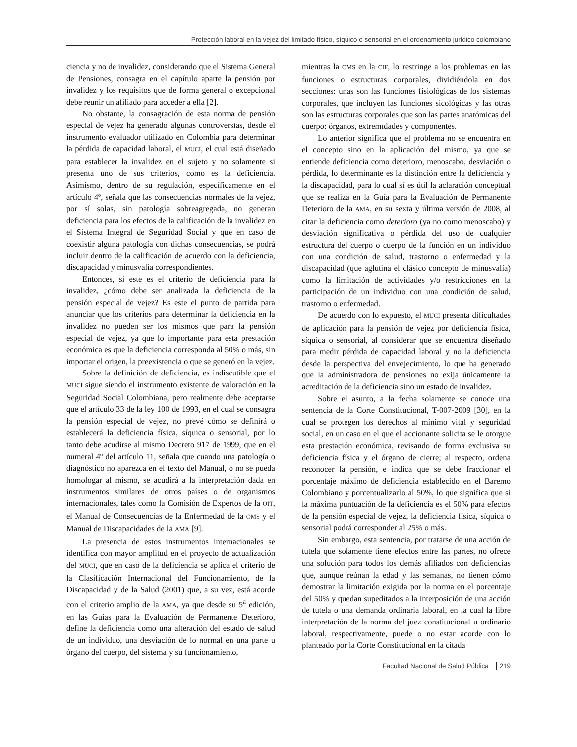Protección laboral en la vejez del limitado físico, síquico o sensorial en el ordenamiento jurídico colombiano
ciencia y no de invalidez, considerando que el Sistema General de Pensiones, consagra en el capítulo aparte la pensión por invalidez y los requisitos que de forma general o excepcional debe reunir un afiliado para acceder a ella [2].
No obstante, la consagración de esta norma de pensión especial de vejez ha generado algunas controversias, desde el instrumento evaluador utilizado en Colombia para determinar la pérdida de capacidad laboral, el MUCI, el cual está diseñado para establecer la invalidez en el sujeto y no solamente si presenta uno de sus criterios, como es la deficiencia. Asimismo, dentro de su regulación, específicamente en el artículo 4º, señala que las consecuencias normales de la vejez, por sí solas, sin patología sobreagregada, no generan deficiencia para los efectos de la calificación de la invalidez en el Sistema Integral de Seguridad Social y que en caso de coexistir alguna patología con dichas consecuencias, se podrá incluir dentro de la calificación de acuerdo con la deficiencia, discapacidad y minusvalía correspondientes.
Entonces, si este es el criterio de deficiencia para la invalidez, ¿cómo debe ser analizada la deficiencia de la pensión especial de vejez? Es este el punto de partida para anunciar que los criterios para determinar la deficiencia en la invalidez no pueden ser los mismos que para la pensión especial de vejez, ya que lo importante para esta prestación económica es que la deficiencia corresponda al 50% o más, sin importar el origen, la preexistencia o que se generó en la vejez.
Sobre la definición de deficiencia, es indiscutible que el MUCI sigue siendo el instrumento existente de valoración en la Seguridad Social Colombiana, pero realmente debe aceptarse que el artículo 33 de la ley 100 de 1993, en el cual se consagra la pensión especial de vejez, no prevé cómo se definirá o establecerá la deficiencia física, síquica o sensorial, por lo tanto debe acudirse al mismo Decreto 917 de 1999, que en el numeral 4º del artículo 11, señala que cuando una patología o diagnóstico no aparezca en el texto del Manual, o no se pueda homologar al mismo, se acudirá a la interpretación dada en instrumentos similares de otros países o de organismos internacionales, tales como la Comisión de Expertos de la OIT, el Manual de Consecuencias de la Enfermedad de la OMS y el Manual de Discapacidades de la AMA [9].
La presencia de estos instrumentos internacionales se identifica con mayor amplitud en el proyecto de actualización del MUCI, que en caso de la deficiencia se aplica el criterio de la Clasificación Internacional del Funcionamiento, de la Discapacidad y de la Salud (2001) que, a su vez, está acorde con el criterio amplio de la AMA, ya que desde su 5<sup>a</sup> edición, en las Guías para la Evaluación de Permanente Deterioro, define la deficiencia como una alteración del estado de salud de un individuo, una desviación de lo normal en una parte u órgano del cuerpo, del sistema y su funcionamiento,
mientras la OMS en la CIF, lo restringe a los problemas en las funciones o estructuras corporales, dividiéndola en dos secciones: unas son las funciones fisiológicas de los sistemas corporales, que incluyen las funciones sicológicas y las otras son las estructuras corporales que son las partes anatómicas del cuerpo: órganos, extremidades y componentes.
Lo anterior significa que el problema no se encuentra en el concepto sino en la aplicación del mismo, ya que se entiende deficiencia como deterioro, menoscabo, desviación o pérdida, lo determinante es la distinción entre la deficiencia y la discapacidad, para lo cual sí es útil la aclaración conceptual que se realiza en la Guía para la Evaluación de Permanente Deterioro de la AMA, en su sexta y última versión de 2008, al citar la deficiencia como deterioro (ya no como menoscabo) y desviación significativa o pérdida del uso de cualquier estructura del cuerpo o cuerpo de la función en un individuo con una condición de salud, trastorno o enfermedad y la discapacidad (que aglutina el clásico concepto de minusvalía) como la limitación de actividades y/o restricciones en la participación de un individuo con una condición de salud, trastorno o enfermedad.
De acuerdo con lo expuesto, el MUCI presenta dificultades de aplicación para la pensión de vejez por deficiencia física, síquica o sensorial, al considerar que se encuentra diseñado para medir pérdida de capacidad laboral y no la deficiencia desde la perspectiva del envejecimiento, lo que ha generado que la administradora de pensiones no exija únicamente la acreditación de la deficiencia sino un estado de invalidez.
Sobre el asunto, a la fecha solamente se conoce una sentencia de la Corte Constitucional, T-007-2009 [30], en la cual se protegen los derechos al mínimo vital y seguridad social, en un caso en el que el accionante solicita se le otorgue esta prestación económica, revisando de forma exclusiva su deficiencia física y el órgano de cierre; al respecto, ordena reconocer la pensión, e indica que se debe fraccionar el porcentaje máximo de deficiencia establecido en el Baremo Colombiano y porcentualizarlo al 50%, lo que significa que si la máxima puntuación de la deficiencia es el 50% para efectos de la pensión especial de vejez, la deficiencia física, síquica o sensorial podrá corresponder al 25% o más.
Sin embargo, esta sentencia, por tratarse de una acción de tutela que solamente tiene efectos entre las partes, no ofrece una solución para todos los demás afiliados con deficiencias que, aunque reúnan la edad y las semanas, no tienen cómo demostrar la limitación exigida por la norma en el porcentaje del 50% y quedan supeditados a la interposición de una acción de tutela o una demanda ordinaria laboral, en la cual la libre interpretación de la norma del juez constitucional u ordinario laboral, respectivamente, puede o no estar acorde con lo planteado por la Corte Constitucional en la citada
Facultad Nacional de Salud Pública 219